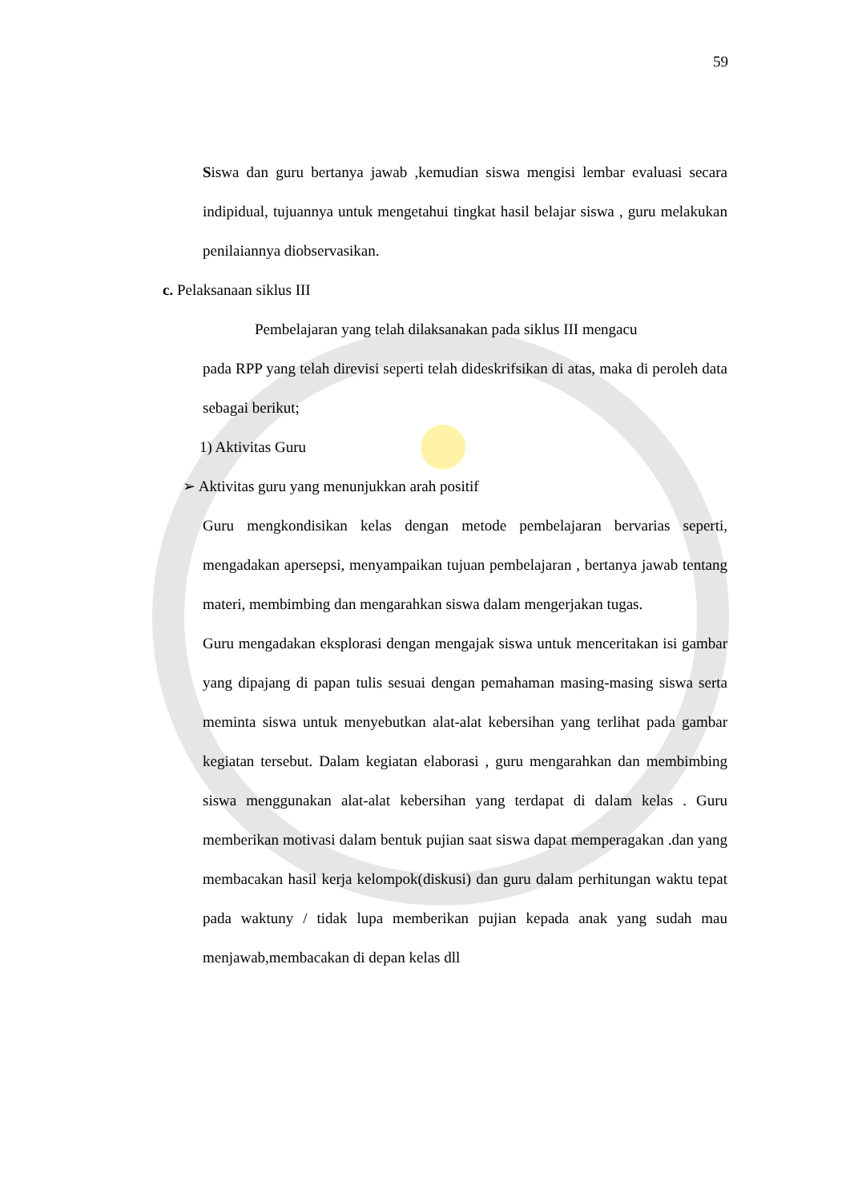59
Siswa dan guru bertanya jawab ,kemudian siswa mengisi lembar evaluasi secara indipidual, tujuannya untuk mengetahui tingkat hasil belajar siswa , guru melakukan penilaiannya diobservasikan.
c. Pelaksanaan siklus III
Pembelajaran yang telah dilaksanakan pada siklus III mengacu
pada RPP yang telah direvisi seperti telah dideskrifsikan di atas, maka di peroleh data sebagai berikut;
1) Aktivitas Guru
➢ Aktivitas guru yang menunjukkan arah positif
Guru mengkondisikan kelas dengan metode pembelajaran bervarias seperti, mengadakan apersepsi, menyampaikan tujuan pembelajaran , bertanya jawab tentang materi, membimbing dan mengarahkan siswa dalam mengerjakan tugas.
Guru mengadakan eksplorasi dengan mengajak siswa untuk menceritakan isi gambar yang dipajang di papan tulis sesuai dengan pemahaman masing-masing siswa serta meminta siswa untuk menyebutkan alat-alat kebersihan yang terlihat pada gambar kegiatan tersebut. Dalam kegiatan elaborasi , guru mengarahkan dan membimbing siswa menggunakan alat-alat kebersihan yang terdapat di dalam kelas . Guru memberikan motivasi dalam bentuk pujian saat siswa dapat memperagakan .dan yang membacakan hasil kerja kelompok(diskusi) dan guru dalam perhitungan waktu tepat pada waktuny / tidak lupa memberikan pujian kepada anak yang sudah mau menjawab,membacakan di depan kelas dll